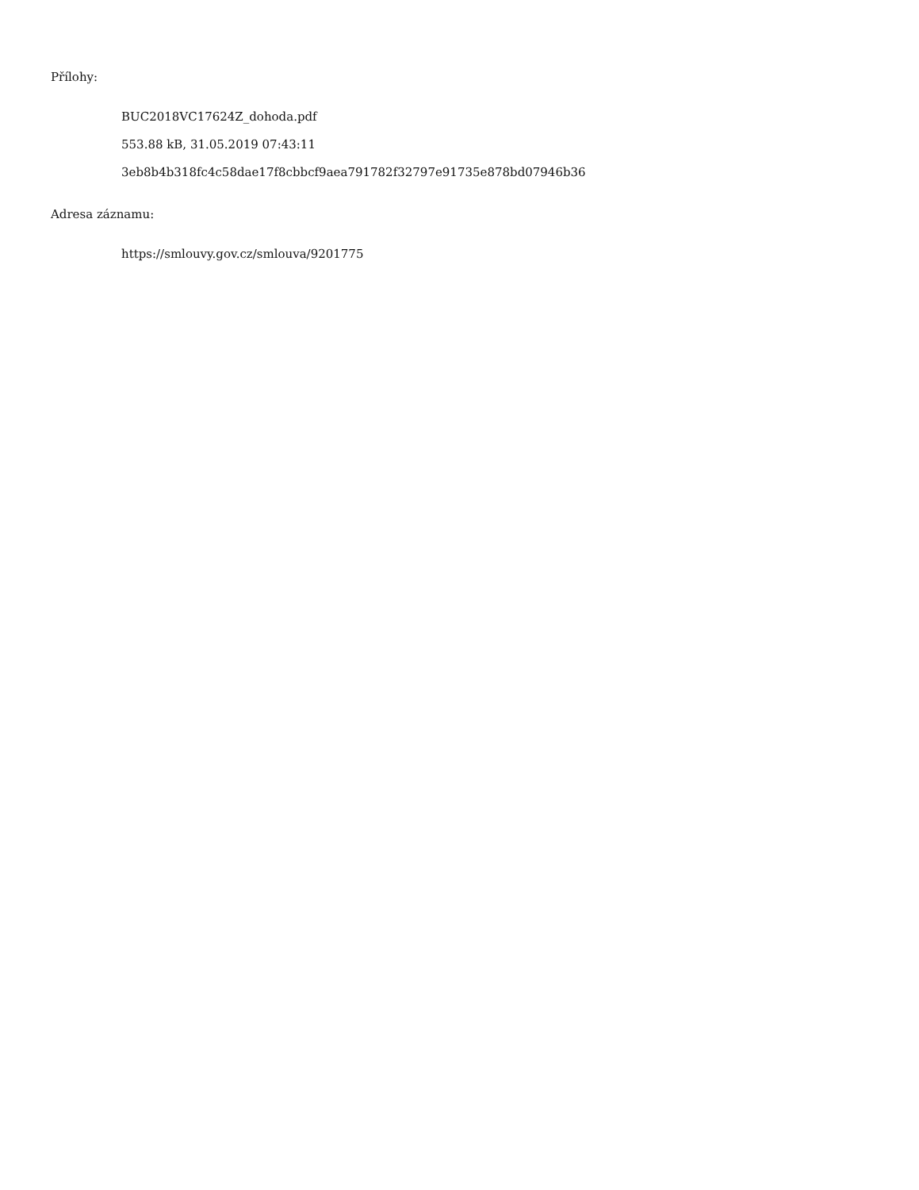Přílohy:
BUC2018VC17624Z_dohoda.pdf
553.88 kB, 31.05.2019 07:43:11
3eb8b4b318fc4c58dae17f8cbbcf9aea791782f32797e91735e878bd07946b36
Adresa záznamu:
https://smlouvy.gov.cz/smlouva/9201775